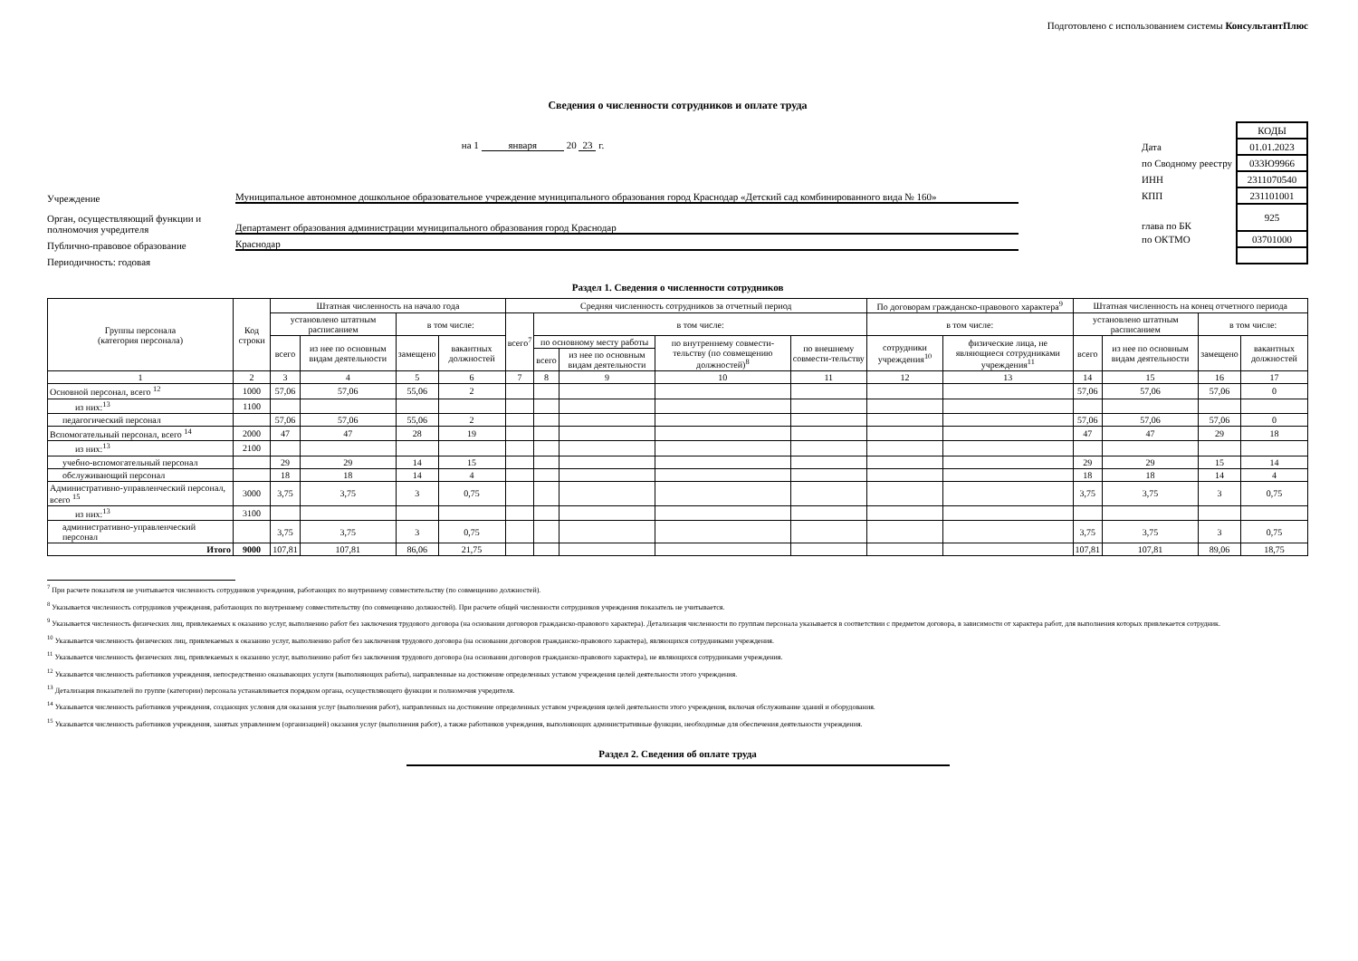Подготовлено с использованием системы КонсультантПлюс
Сведения о численности сотрудников и оплате труда
на 1 января 20 23 г.
Учреждение
Муниципальное автономное дошкольное образовательное учреждение муниципального образования город Краснодар «Детский сад комбинированного вида № 160»
Орган, осуществляющий функции и полномочия учредителя
Департамент образования администрации муниципального образования город Краснодар
Публично-правовое образование
Краснодар
Периодичность: годовая
| | КОДЫ |
| Дата | 01.01.2023 |
| по Сводному реестру | 033Ю9966 |
| ИНН | 2311070540 |
| КПП | 231101001 |
| глава по БК | 925 |
| по ОКТМО | 03701000 |
Раздел 1. Сведения о численности сотрудников
| Группы персонала (категория персонала) | Код строки | Штатная численность на начало года | | | | Средняя численность сотрудников за отчетный период | | | | | По договорам гражданско-правового характера<sup>9</sup> | | Штатная численность на конец отчетного периода | | | |
| --- | --- | --- | --- | --- | --- | --- | --- | --- | --- | --- | --- | --- | --- | --- | --- | --- |
| | | установлено штатным расписанием | | в том числе: | | всего<sup>7</sup> | в том числе: | | | | в том числе: | | установлено штатным расписанием | | в том числе: | |
| | | всего | из нее по основным видам деятельности | замещено | вакантных должностей | | по основному месту работы | | по внутреннему совмести-тельству (по совмещению должностей)<sup>8</sup> | по внешнему совмести-тельству | сотрудники учреждения<sup>10</sup> | физические лица, не являющиеся сотрудниками учреждения<sup>11</sup> | всего | из нее по основным видам деятельности | замещено | вакантных должностей |
| | | | | | | | всего | из нее по основным видам деятельности | | | | | | | | |
| 1 | 2 | 3 | 4 | 5 | 6 | 7 | 8 | 9 | 10 | 11 | 12 | 13 | 14 | 15 | 16 | 17 |
| Основной персонал, всего <sup>12</sup> | 1000 | 57,06 | 57,06 | 55,06 | 2 | | | | | | | | 57,06 | 57,06 | 57,06 | 0 |
| из них:<sup>13</sup> | 1100 | | | | | | | | | | | | | | | |
| педагогический персонал | | 57,06 | 57,06 | 55,06 | 2 | | | | | | | | 57,06 | 57,06 | 57,06 | 0 |
| Вспомогательный персонал, всего <sup>14</sup> | 2000 | 47 | 47 | 28 | 19 | | | | | | | | 47 | 47 | 29 | 18 |
| из них:<sup>13</sup> | 2100 | | | | | | | | | | | | | | | |
| учебно-вспомогательный персонал | | 29 | 29 | 14 | 15 | | | | | | | | 29 | 29 | 15 | 14 |
| обслуживающий персонал | | 18 | 18 | 14 | 4 | | | | | | | | 18 | 18 | 14 | 4 |
| Административно-управленческий персонал, всего <sup>15</sup> | 3000 | 3,75 | 3,75 | 3 | 0,75 | | | | | | | | 3,75 | 3,75 | 3 | 0,75 |
| из них:<sup>13</sup> | 3100 | | | | | | | | | | | | | | | |
| административно-управленческий персонал | | 3,75 | 3,75 | 3 | 0,75 | | | | | | | | 3,75 | 3,75 | 3 | 0,75 |
| Итого | 9000 | 107,81 | 107,81 | 86,06 | 21,75 | | | | | | | | 107,81 | 107,81 | 89,06 | 18,75 |
<sup>7</sup> При расчете показателя не учитывается численность сотрудников учреждения, работающих по внутреннему совместительству (по совмещению должностей).
<sup>8</sup> Указывается численность сотрудников учреждения, работающих по внутреннему совместительству (по совмещению должностей). При расчете общей численности сотрудников учреждения показатель не учитывается.
<sup>9</sup> Указывается численность физических лиц, привлекаемых к оказанию услуг, выполнению работ без заключения трудового договора (на основании договоров гражданско-правового характера). Детализация численности по группам персонала указывается в соответствии с предметом договора, в зависимости от характера работ, для выполнения которых привлекается сотрудник.
<sup>10</sup> Указывается численность физических лиц, привлекаемых к оказанию услуг, выполнению работ без заключения трудового договора (на основании договоров гражданско-правового характера), являющихся сотрудниками учреждения.
<sup>11</sup> Указывается численность физических лиц, привлекаемых к оказанию услуг, выполнению работ без заключения трудового договора (на основании договоров гражданско-правового характера), не являющихся сотрудниками учреждения.
<sup>12</sup> Указывается численность работников учреждения, непосредственно оказывающих услуги (выполняющих работы), направленные на достижение определенных уставом учреждения целей деятельности этого учреждения.
<sup>13</sup> Детализация показателей по группе (категории) персонала устанавливается порядком органа, осуществляющего функции и полномочия учредителя.
<sup>14</sup> Указывается численность работников учреждения, создающих условия для оказания услуг (выполнения работ), направленных на достижение определенных уставом учреждения целей деятельности этого учреждения, включая обслуживание зданий и оборудования.
<sup>15</sup> Указывается численность работников учреждения, занятых управлением (организацией) оказания услуг (выполнения работ), а также работников учреждения, выполняющих административные функции, необходимые для обеспечения деятельности учреждения.
Раздел 2. Сведения об оплате труда